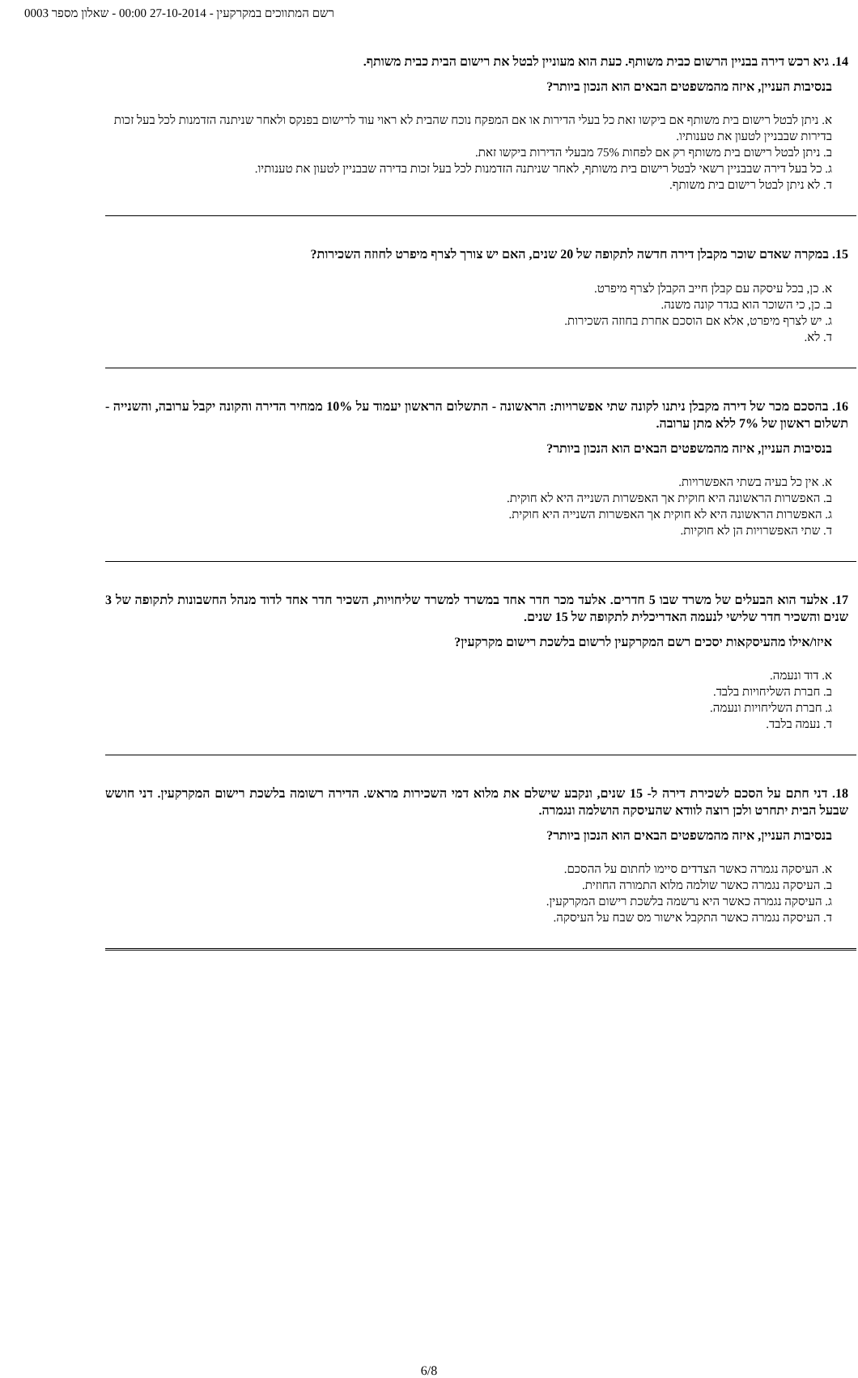רשם המתווכים במקרקעין - 27-10-2014 00:00 - שאלון מספר 0003
14. גיא רכש דירה בבניין הרשום כבית משותף. כעת הוא מעוניין לבטל את רישום הבית כבית משותף.
בנסיבות העניין, איזה מהמשפטים הבאים הוא הנכון ביותר?
א. ניתן לבטל רישום בית משותף אם ביקשו זאת כל בעלי הדירות או אם המפקח נוכח שהבית לא ראוי עוד לרישום בפנקס ולאחר שניתנה הזדמנות לכל בעל זכות בדירות שבבניין לטעון את טענותיו.
ב. ניתן לבטל רישום בית משותף רק אם לפחות 75% מבעלי הדירות ביקשו זאת.
ג. כל בעל דירה שבבניין רשאי לבטל רישום בית משותף, לאחר שניתנה הזדמנות לכל בעל זכות בדירה שבבניין לטעון את טענותיו.
ד. לא ניתן לבטל רישום בית משותף.
15. במקרה שאדם שוכר מקבלן דירה חדשה לתקופה של 20 שנים, האם יש צורך לצרף מיפרט לחוזה השכירות?
א. כן, בכל עיסקה עם קבלן חייב הקבלן לצרף מיפרט.
ב. כן, כי השוכר הוא בגדר קונה משנה.
ג. יש לצרף מיפרט, אלא אם הוסכם אחרת בחוזה השכירות.
ד. לא.
16. בהסכם מכר של דירה מקבלן ניתנו לקונה שתי אפשרויות: הראשונה - התשלום הראשון יעמוד על 10% ממחיר הדירה והקונה יקבל ערובה, והשנייה - תשלום ראשון של 7% ללא מתן ערובה.
בנסיבות העניין, איזה מהמשפטים הבאים הוא הנכון ביותר?
א. אין כל בעיה בשתי האפשרויות.
ב. האפשרות הראשונה היא חוקית אך האפשרות השנייה היא לא חוקית.
ג. האפשרות הראשונה היא לא חוקית אך האפשרות השנייה היא חוקית.
ד. שתי האפשרויות הן לא חוקיות.
17. אלעד הוא הבעלים של משרד שבו 5 חדרים. אלעד מכר חדר אחד במשרד למשרד שליחויות, השכיר חדר אחד לדוד מנהל החשבונות לתקופה של 3 שנים והשכיר חדר שלישי לנעמה האדריכלית לתקופה של 15 שנים.
איזו/אילו מהעיסקאות יסכים רשם המקרקעין לרשום בלשכת רישום מקרקעין?
א. דוד ונעמה.
ב. חברת השליחויות בלבד.
ג. חברת השליחויות ונעמה.
ד. נעמה בלבד.
18. דני חתם על הסכם לשכירת דירה ל- 15 שנים, ונקבע שישלם את מלוא דמי השכירות מראש. הדירה רשומה בלשכת רישום המקרקעין. דני חושש שבעל הבית יתחרט ולכן רוצה לוודא שהעיסקה הושלמה ונגמרה.
בנסיבות העניין, איזה מהמשפטים הבאים הוא הנכון ביותר?
א. העיסקה נגמרה כאשר הצדדים סיימו לחתום על ההסכם.
ב. העיסקה נגמרה כאשר שולמה מלוא התמורה החוזית.
ג. העיסקה נגמרה כאשר היא נרשמה בלשכת רישום המקרקעין.
ד. העיסקה נגמרה כאשר התקבל אישור מס שבח על העיסקה.
6/8